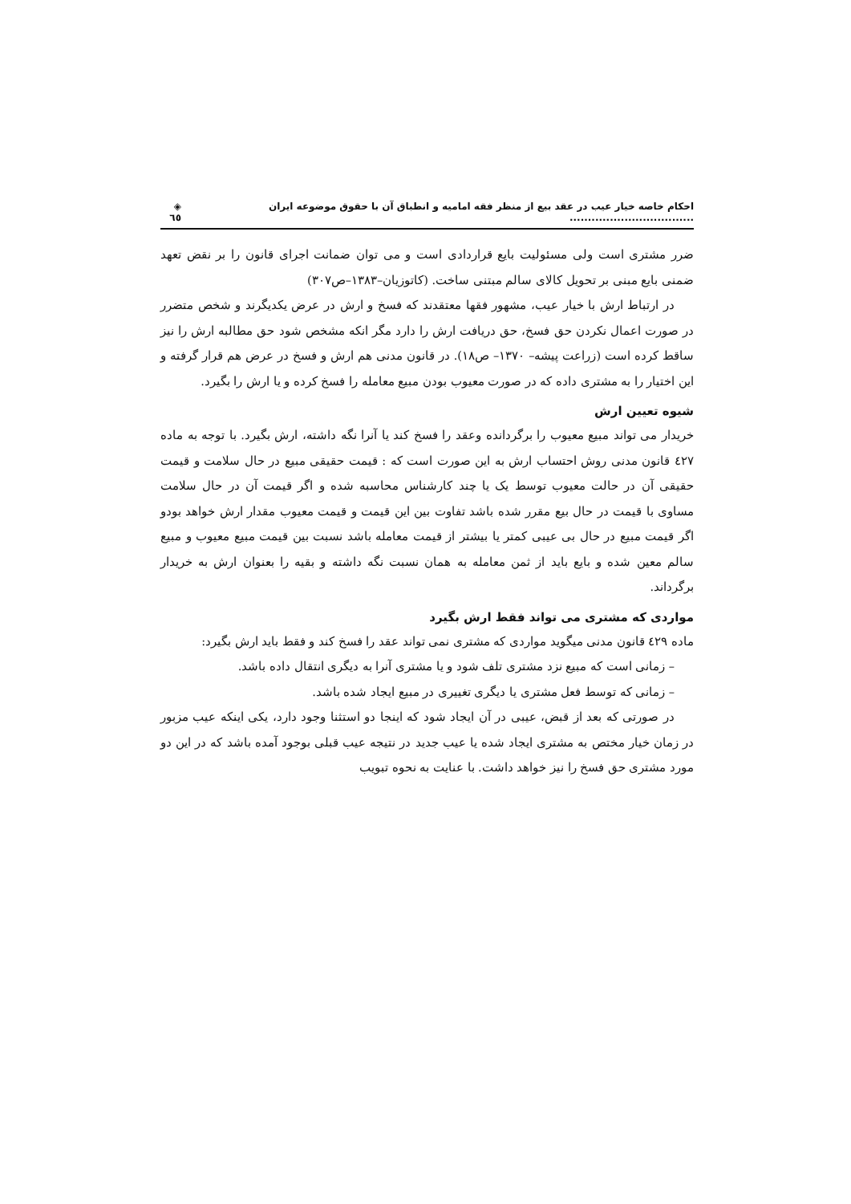احکام خاصه خیار عیب در عقد بیع از منظر فقه امامیه و انطباق آن با حقوق موضوعه ایران .................................. ◈ ٦٥
ضرر مشتری است ولی مسئولیت بایع قراردادی است و می توان ضمانت اجرای قانون را بر نقض تعهد ضمنی بایع مبنی بر تحویل کالای سالم مبتنی ساخت. (کاتوزیان–۱۳۸۳–ص۳۰۷)
در ارتباط ارش با خیار عیب، مشهور فقها معتقدند که فسخ و ارش در عرض یکدیگرند و شخص متضرر در صورت اعمال نکردن حق فسخ، حق دریافت ارش را دارد مگر انکه مشخص شود حق مطالبه ارش را نیز ساقط کرده است (زراعت پیشه– ۱۳۷۰– ص۱۸). در قانون مدنی هم ارش و فسخ در عرض هم قرار گرفته و این اختیار را به مشتری داده که در صورت معیوب بودن مبیع معامله را فسخ کرده و یا ارش را بگیرد.
شیوه تعیین ارش
خریدار می تواند مبیع معیوب را برگردانده وعقد را فسخ کند یا آنرا نگه داشته، ارش بگیرد. با توجه به ماده ٤۲۷ قانون مدنی روش احتساب ارش به این صورت است که : قیمت حقیقی مبیع در حال سلامت و قیمت حقیقی آن در حالت معیوب توسط یک یا چند کارشناس محاسبه شده و اگر قیمت آن در حال سلامت مساوی با قیمت در حال بیع مقرر شده باشد تفاوت بین این قیمت و قیمت معیوب مقدار ارش خواهد بودو اگر قیمت مبیع در حال بی عیبی کمتر یا بیشتر از قیمت معامله باشد نسبت بین قیمت مبیع معیوب و مبیع سالم معین شده و بایع باید از ثمن معامله به همان نسبت نگه داشته و بقیه را بعنوان ارش به خریدار برگرداند.
مواردی که مشتری می تواند فقط ارش بگیرد
ماده ٤۲۹ قانون مدنی میگوید مواردی که مشتری نمی تواند عقد را فسخ کند و فقط باید ارش بگیرد:
– زمانی است که مبیع نزد مشتری تلف شود و یا مشتری آنرا به دیگری انتقال داده باشد.
– زمانی که توسط فعل مشتری یا دیگری تغییری در مبیع ایجاد شده باشد.
در صورتی که بعد از قبض، عیبی در آن ایجاد شود که اینجا دو استثنا وجود دارد، یکی اینکه عیب مزبور در زمان خیار مختص به مشتری ایجاد شده یا عیب جدید در نتیجه عیب قبلی بوجود آمده باشد که در این دو مورد مشتری حق فسخ را نیز خواهد داشت. با عنایت به نحوه تبویب